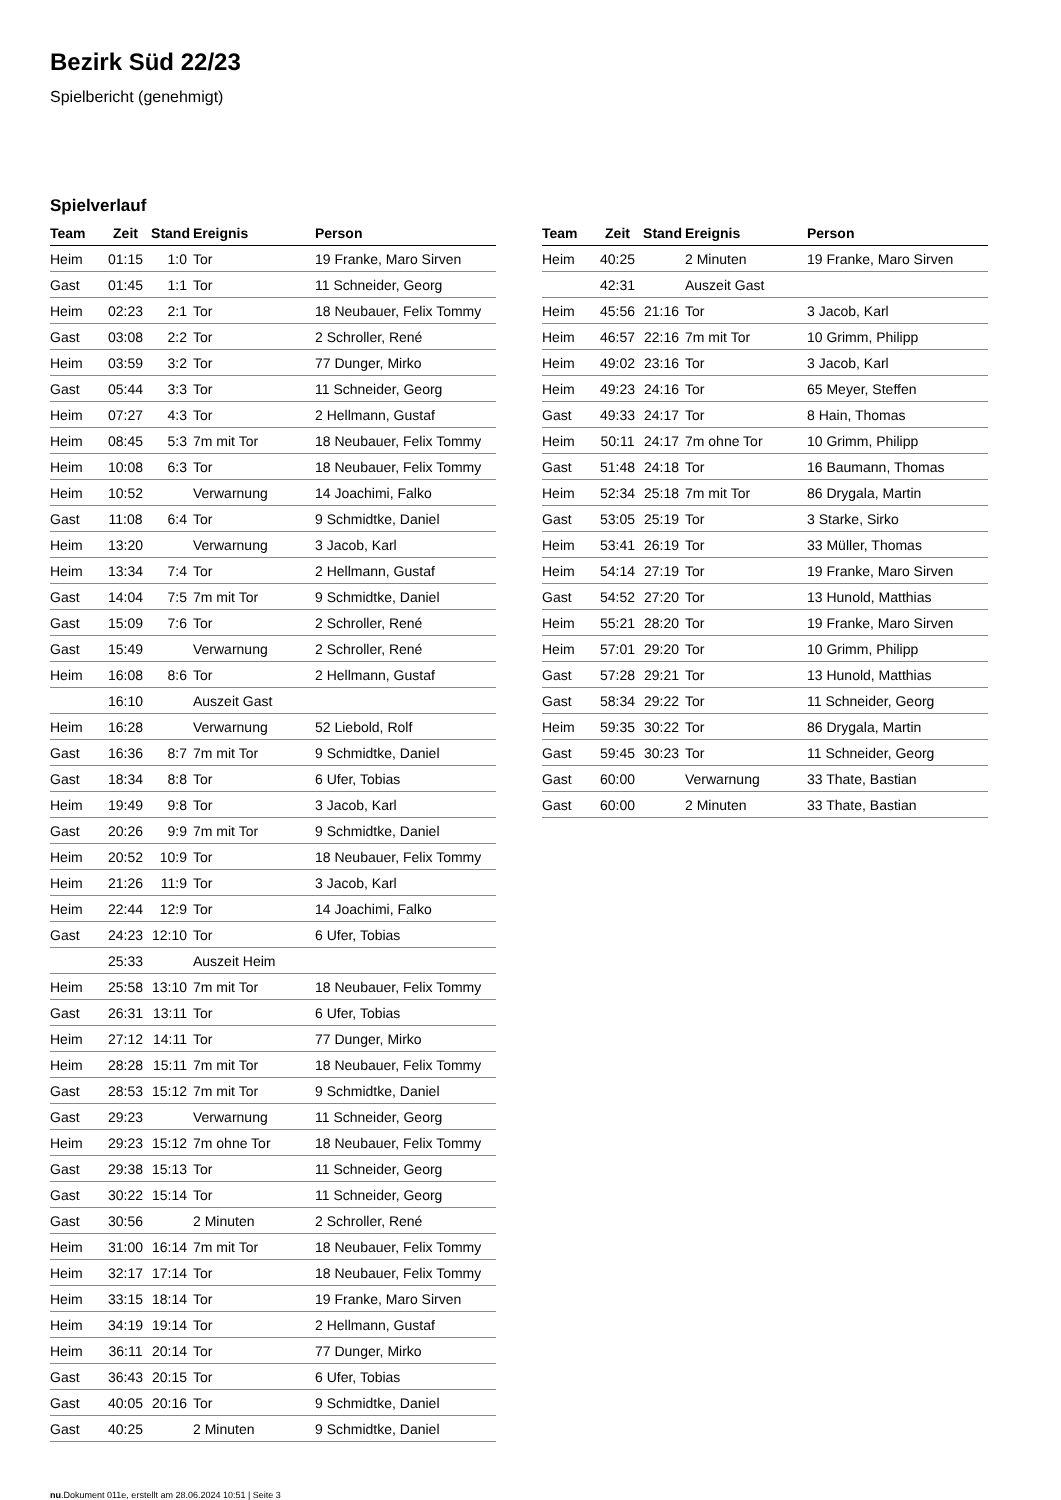Bezirk Süd 22/23
Spielbericht (genehmigt)
Spielverlauf
| Team | Zeit | Stand | Ereignis | Person |
| --- | --- | --- | --- | --- |
| Heim | 01:15 | 1:0 | Tor | 19 Franke, Maro Sirven |
| Gast | 01:45 | 1:1 | Tor | 11 Schneider, Georg |
| Heim | 02:23 | 2:1 | Tor | 18 Neubauer, Felix Tommy |
| Gast | 03:08 | 2:2 | Tor | 2 Schroller, René |
| Heim | 03:59 | 3:2 | Tor | 77 Dunger, Mirko |
| Gast | 05:44 | 3:3 | Tor | 11 Schneider, Georg |
| Heim | 07:27 | 4:3 | Tor | 2 Hellmann, Gustaf |
| Heim | 08:45 | 5:3 | 7m mit Tor | 18 Neubauer, Felix Tommy |
| Heim | 10:08 | 6:3 | Tor | 18 Neubauer, Felix Tommy |
| Heim | 10:52 | | Verwarnung | 14 Joachimi, Falko |
| Gast | 11:08 | 6:4 | Tor | 9 Schmidtke, Daniel |
| Heim | 13:20 | | Verwarnung | 3 Jacob, Karl |
| Heim | 13:34 | 7:4 | Tor | 2 Hellmann, Gustaf |
| Gast | 14:04 | 7:5 | 7m mit Tor | 9 Schmidtke, Daniel |
| Gast | 15:09 | 7:6 | Tor | 2 Schroller, René |
| Gast | 15:49 | | Verwarnung | 2 Schroller, René |
| Heim | 16:08 | 8:6 | Tor | 2 Hellmann, Gustaf |
| | 16:10 | | Auszeit Gast | |
| Heim | 16:28 | | Verwarnung | 52 Liebold, Rolf |
| Gast | 16:36 | 8:7 | 7m mit Tor | 9 Schmidtke, Daniel |
| Gast | 18:34 | 8:8 | Tor | 6 Ufer, Tobias |
| Heim | 19:49 | 9:8 | Tor | 3 Jacob, Karl |
| Gast | 20:26 | 9:9 | 7m mit Tor | 9 Schmidtke, Daniel |
| Heim | 20:52 | 10:9 | Tor | 18 Neubauer, Felix Tommy |
| Heim | 21:26 | 11:9 | Tor | 3 Jacob, Karl |
| Heim | 22:44 | 12:9 | Tor | 14 Joachimi, Falko |
| Gast | 24:23 | 12:10 | Tor | 6 Ufer, Tobias |
| | 25:33 | | Auszeit Heim | |
| Heim | 25:58 | 13:10 | 7m mit Tor | 18 Neubauer, Felix Tommy |
| Gast | 26:31 | 13:11 | Tor | 6 Ufer, Tobias |
| Heim | 27:12 | 14:11 | Tor | 77 Dunger, Mirko |
| Heim | 28:28 | 15:11 | 7m mit Tor | 18 Neubauer, Felix Tommy |
| Gast | 28:53 | 15:12 | 7m mit Tor | 9 Schmidtke, Daniel |
| Gast | 29:23 | | Verwarnung | 11 Schneider, Georg |
| Heim | 29:23 | 15:12 | 7m ohne Tor | 18 Neubauer, Felix Tommy |
| Gast | 29:38 | 15:13 | Tor | 11 Schneider, Georg |
| Gast | 30:22 | 15:14 | Tor | 11 Schneider, Georg |
| Gast | 30:56 | | 2 Minuten | 2 Schroller, René |
| Heim | 31:00 | 16:14 | 7m mit Tor | 18 Neubauer, Felix Tommy |
| Heim | 32:17 | 17:14 | Tor | 18 Neubauer, Felix Tommy |
| Heim | 33:15 | 18:14 | Tor | 19 Franke, Maro Sirven |
| Heim | 34:19 | 19:14 | Tor | 2 Hellmann, Gustaf |
| Heim | 36:11 | 20:14 | Tor | 77 Dunger, Mirko |
| Gast | 36:43 | 20:15 | Tor | 6 Ufer, Tobias |
| Gast | 40:05 | 20:16 | Tor | 9 Schmidtke, Daniel |
| Gast | 40:25 | | 2 Minuten | 9 Schmidtke, Daniel |
| Team | Zeit | Stand | Ereignis | Person |
| --- | --- | --- | --- | --- |
| Heim | 40:25 | | 2 Minuten | 19 Franke, Maro Sirven |
| | 42:31 | | Auszeit Gast | |
| Heim | 45:56 | 21:16 | Tor | 3 Jacob, Karl |
| Heim | 46:57 | 22:16 | 7m mit Tor | 10 Grimm, Philipp |
| Heim | 49:02 | 23:16 | Tor | 3 Jacob, Karl |
| Heim | 49:23 | 24:16 | Tor | 65 Meyer, Steffen |
| Gast | 49:33 | 24:17 | Tor | 8 Hain, Thomas |
| Heim | 50:11 | 24:17 | 7m ohne Tor | 10 Grimm, Philipp |
| Gast | 51:48 | 24:18 | Tor | 16 Baumann, Thomas |
| Heim | 52:34 | 25:18 | 7m mit Tor | 86 Drygala, Martin |
| Gast | 53:05 | 25:19 | Tor | 3 Starke, Sirko |
| Heim | 53:41 | 26:19 | Tor | 33 Müller, Thomas |
| Heim | 54:14 | 27:19 | Tor | 19 Franke, Maro Sirven |
| Gast | 54:52 | 27:20 | Tor | 13 Hunold, Matthias |
| Heim | 55:21 | 28:20 | Tor | 19 Franke, Maro Sirven |
| Heim | 57:01 | 29:20 | Tor | 10 Grimm, Philipp |
| Gast | 57:28 | 29:21 | Tor | 13 Hunold, Matthias |
| Gast | 58:34 | 29:22 | Tor | 11 Schneider, Georg |
| Heim | 59:35 | 30:22 | Tor | 86 Drygala, Martin |
| Gast | 59:45 | 30:23 | Tor | 11 Schneider, Georg |
| Gast | 60:00 | | Verwarnung | 33 Thate, Bastian |
| Gast | 60:00 | | 2 Minuten | 33 Thate, Bastian |
nu.Dokument 011e, erstellt am 28.06.2024 10:51 | Seite 3